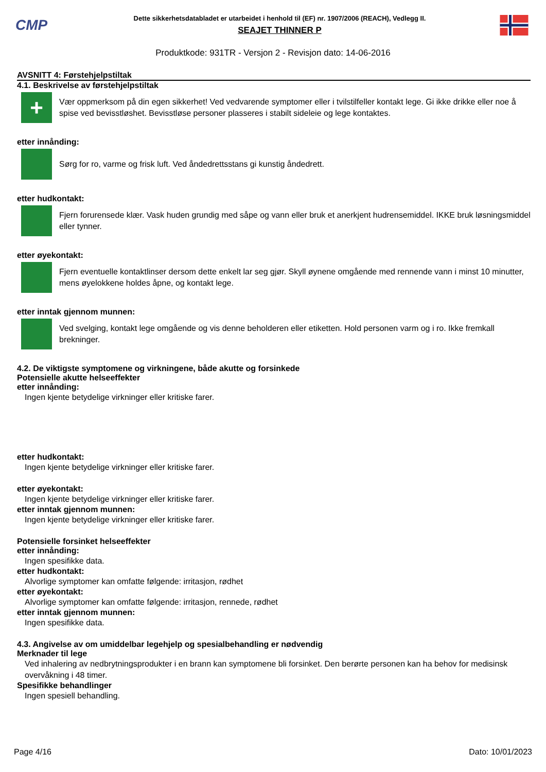CMP
Dette sikkerhetsdatabladet er utarbeidet i henhold til (EF) nr. 1907/2006 (REACH), Vedlegg II.
SEAJET THINNER P
Produktkode: 931TR - Versjon 2 - Revisjon dato: 14-06-2016
AVSNITT 4: Førstehjelpstiltak
4.1. Beskrivelse av førstehjelpstiltak
+
Vær oppmerksom på din egen sikkerhet! Ved vedvarende symptomer eller i tvilstilfeller kontakt lege. Gi ikke drikke eller noe å spise ved bevisstløshet. Bevisstløse personer plasseres i stabilt sideleie og lege kontaktes.
etter innånding:
Sørg for ro, varme og frisk luft. Ved åndedrettsstans gi kunstig åndedrett.
etter hudkontakt:
Fjern forurensede klær. Vask huden grundig med såpe og vann eller bruk et anerkjent hudrensemiddel. IKKE bruk løsningsmiddel eller tynner.
etter øyekontakt:
Fjern eventuelle kontaktlinser dersom dette enkelt lar seg gjør. Skyll øynene omgående med rennende vann i minst 10 minutter, mens øyelokkene holdes åpne, og kontakt lege.
etter inntak gjennom munnen:
Ved svelging, kontakt lege omgående og vis denne beholderen eller etiketten. Hold personen varm og i ro. Ikke fremkall brekninger.
4.2. De viktigste symptomene og virkningene, både akutte og forsinkede
Potensielle akutte helseeffekter
etter innånding:
Ingen kjente betydelige virkninger eller kritiske farer.
etter hudkontakt:
Ingen kjente betydelige virkninger eller kritiske farer.
etter øyekontakt:
Ingen kjente betydelige virkninger eller kritiske farer.
etter inntak gjennom munnen:
Ingen kjente betydelige virkninger eller kritiske farer.
Potensielle forsinket helseeffekter
etter innånding:
Ingen spesifikke data.
etter hudkontakt:
Alvorlige symptomer kan omfatte følgende: irritasjon, rødhet
etter øyekontakt:
Alvorlige symptomer kan omfatte følgende: irritasjon, rennede, rødhet
etter inntak gjennom munnen:
Ingen spesifikke data.
4.3. Angivelse av om umiddelbar legehjelp og spesialbehandling er nødvendig
Merknader til lege
Ved inhalering av nedbrytningsprodukter i en brann kan symptomene bli forsinket. Den berørte personen kan ha behov for medisinsk overvåkning i 48 timer.
Spesifikke behandlinger
Ingen spesiell behandling.
Page 4/16 Dato: 10/01/2023